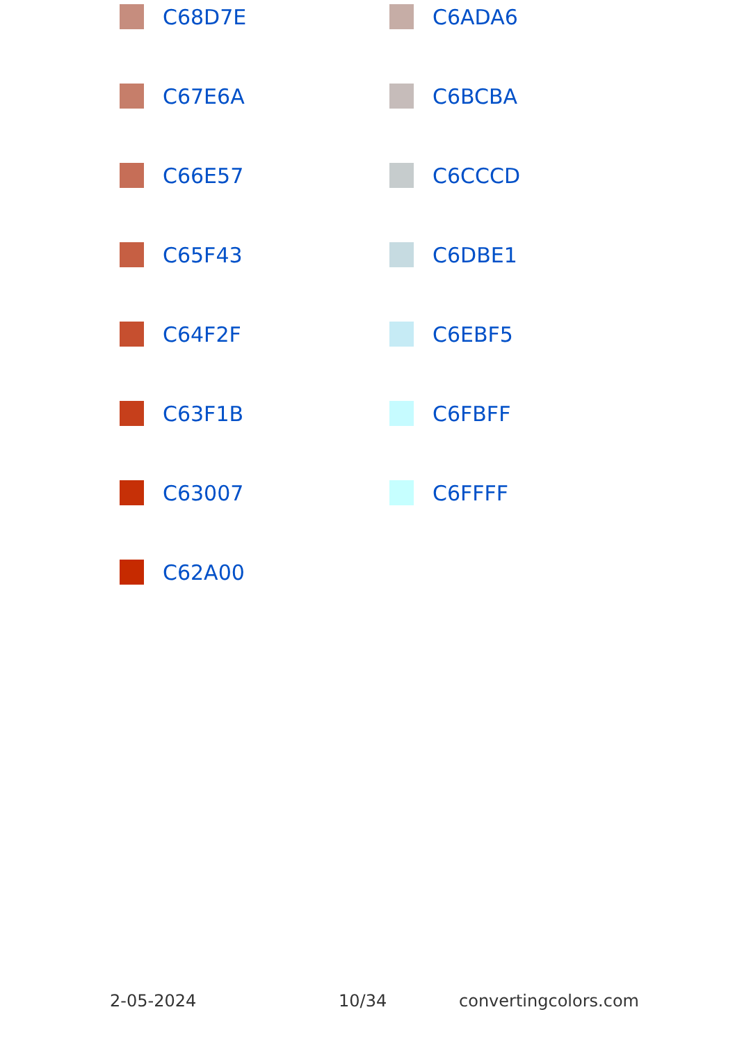C68D7E C6ADA6
C67E6A C6BCBA
C66E57 C6CCCD
C65F43 C6DBE1
C64F2F C6EBF5
C63F1B C6FBFF
C63007 C6FFFF
C62A00
2-05-2024 10/34 convertingcolors.com